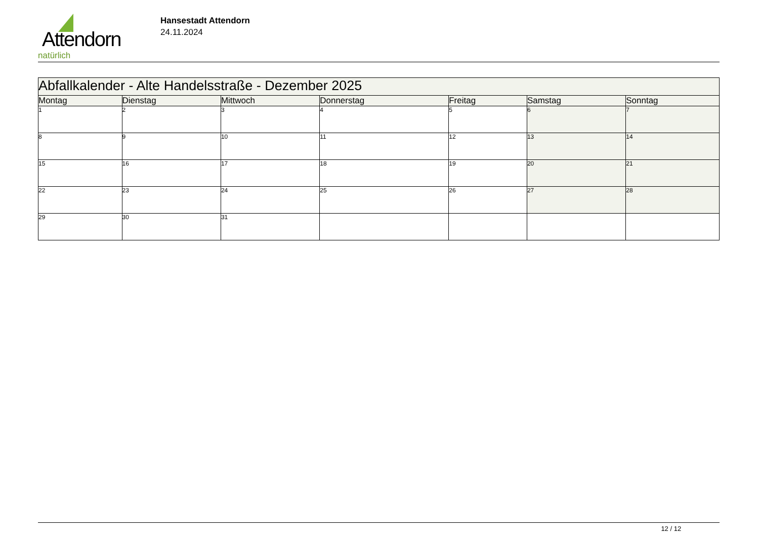Attendorn
natürlich
Hansestadt Attendorn
24.11.2024
| Abfallkalender - Alte Handelsstraße - Dezember 2025 | | | | | | |
| Montag | Dienstag | Mittwoch | Donnerstag | Freitag | Samstag | Sonntag |
| 1 | 2 | 3 | 4 | 5 | 6 | 7 |
| 8 | 9 | 10 | 11 | 12 | 13 | 14 |
| 15 | 16 | 17 | 18 | 19 | 20 | 21 |
| 22 | 23 | 24 | 25 | 26 | 27 | 28 |
| 29 | 30 | 31 | | | | |
12 / 12